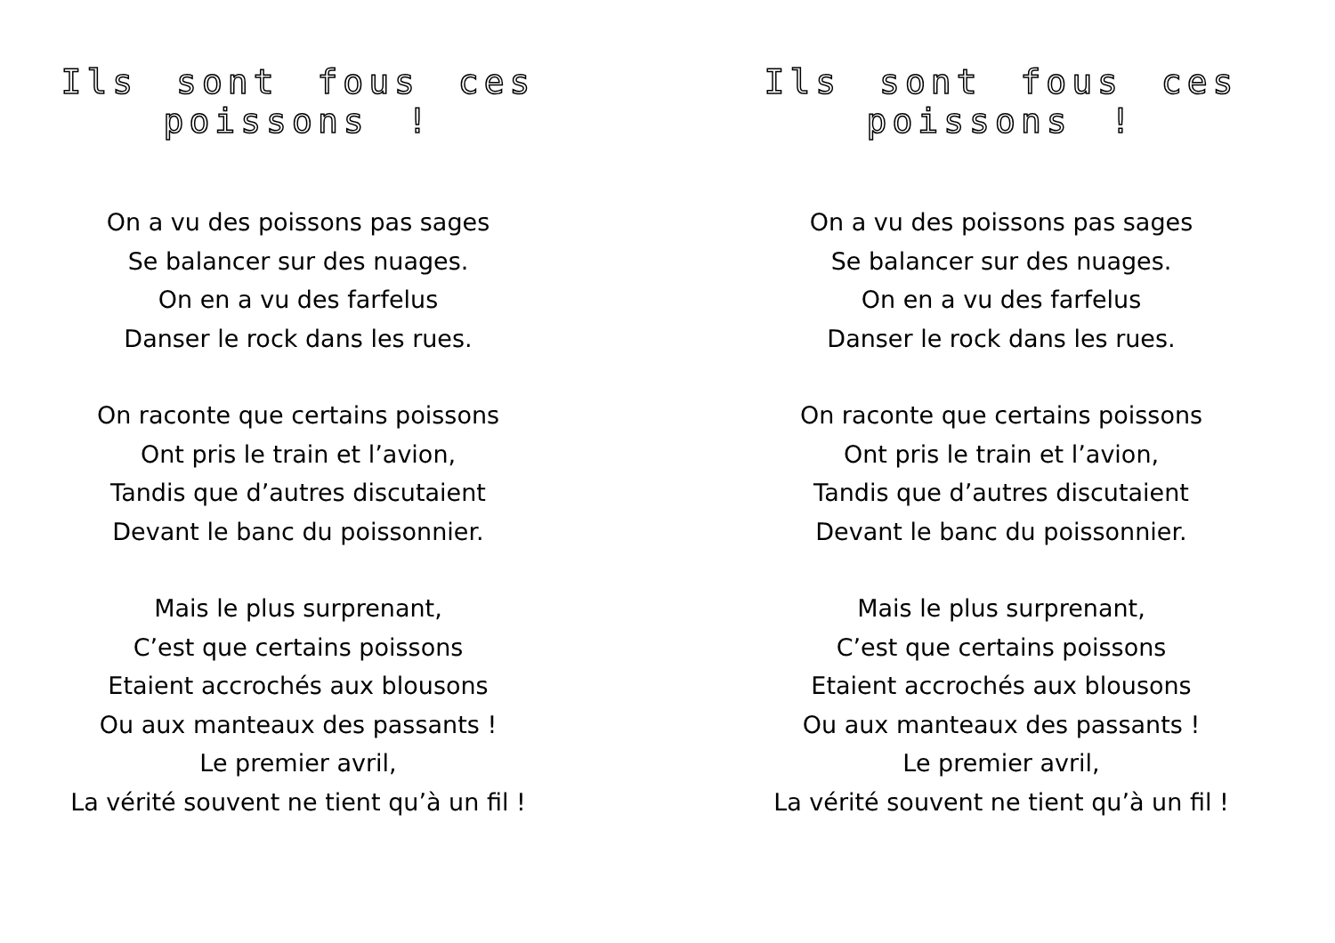Ils sont fous ces poissons !
On a vu des poissons pas sages
Se balancer sur des nuages.
On en a vu des farfelus
Danser le rock dans les rues.
On raconte que certains poissons
Ont pris le train et l’avion,
Tandis que d’autres discutaient
Devant le banc du poissonnier.
Mais le plus surprenant,
C’est que certains poissons
Etaient accrochés aux blousons
Ou aux manteaux des passants !
Le premier avril,
La vérité souvent ne tient qu’à un fil !
Ils sont fous ces poissons !
On a vu des poissons pas sages
Se balancer sur des nuages.
On en a vu des farfelus
Danser le rock dans les rues.
On raconte que certains poissons
Ont pris le train et l’avion,
Tandis que d’autres discutaient
Devant le banc du poissonnier.
Mais le plus surprenant,
C’est que certains poissons
Etaient accrochés aux blousons
Ou aux manteaux des passants !
Le premier avril,
La vérité souvent ne tient qu’à un fil !